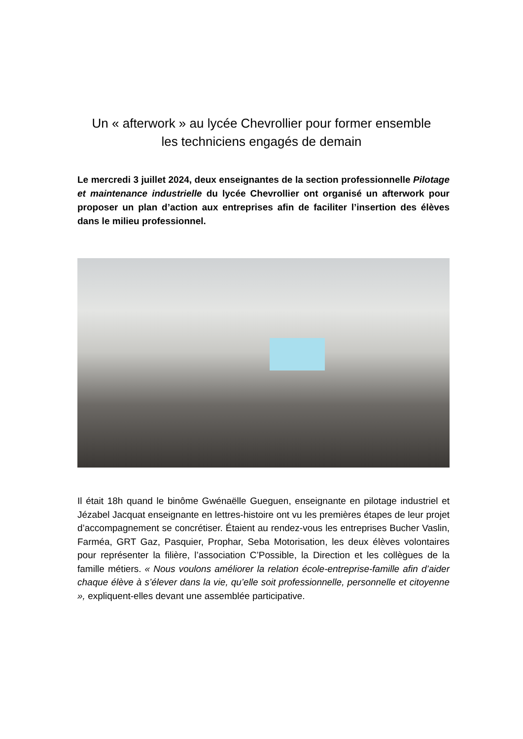Un « afterwork » au lycée Chevrollier pour former ensemble
les techniciens engagés de demain
Le mercredi 3 juillet 2024, deux enseignantes de la section professionnelle Pilotage et maintenance industrielle du lycée Chevrollier ont organisé un afterwork pour proposer un plan d’action aux entreprises afin de faciliter l’insertion des élèves dans le milieu professionnel.
Il était 18h quand le binôme Gwénaëlle Gueguen, enseignante en pilotage industriel et Jézabel Jacquat enseignante en lettres-histoire ont vu les premières étapes de leur projet d’accompagnement se concrétiser. Étaient au rendez-vous les entreprises Bucher Vaslin, Farméa, GRT Gaz, Pasquier, Prophar, Seba Motorisation, les deux élèves volontaires pour représenter la filière, l’association C’Possible, la Direction et les collègues de la famille métiers. « Nous voulons améliorer la relation école-entreprise-famille afin d’aider chaque élève à s’élever dans la vie, qu’elle soit professionnelle, personnelle et citoyenne », expliquent-elles devant une assemblée participative.